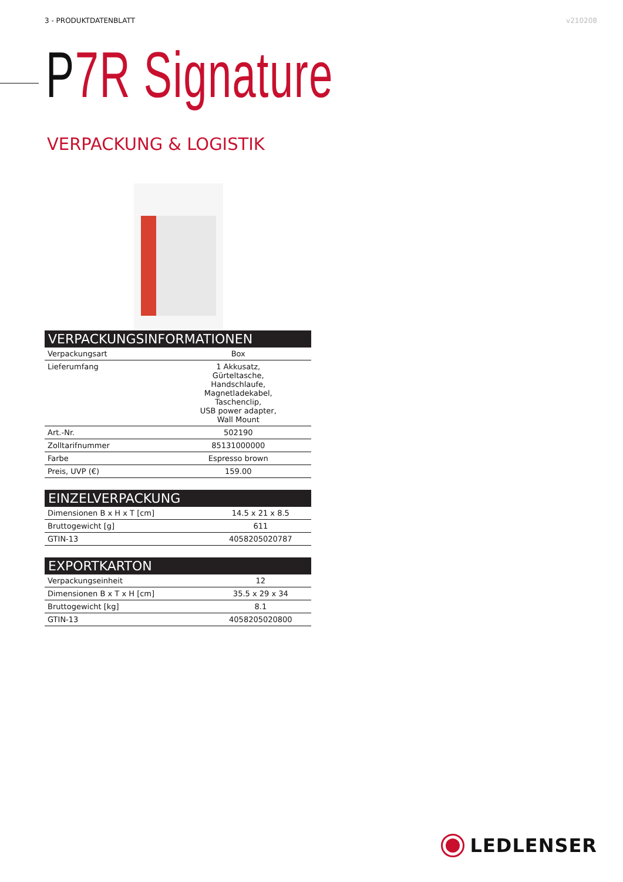3 - PRODUKTDATENBLATT v210208
P7R Signature
VERPACKUNG & LOGISTIK
| VERPACKUNGSINFORMATIONEN | |
| --- | --- |
| Verpackungsart | Box |
| Lieferumfang | 1 Akkusatz, Gürteltasche, Handschlaufe, Magnetladekabel, Taschenclip, USB power adapter, Wall Mount |
| Art.-Nr. | 502190 |
| Zolltarifnummer | 85131000000 |
| Farbe | Espresso brown |
| Preis, UVP (€) | 159.00 |
| EINZELVERPACKUNG | |
| --- | --- |
| Dimensionen B x H x T [cm] | 14.5 x 21 x 8.5 |
| Bruttogewicht [g] | 611 |
| GTIN-13 | 4058205020787 |
| EXPORTKARTON | |
| --- | --- |
| Verpackungseinheit | 12 |
| Dimensionen B x T x H [cm] | 35.5 x 29 x 34 |
| Bruttogewicht [kg] | 8.1 |
| GTIN-13 | 4058205020800 |
LEDLENSER